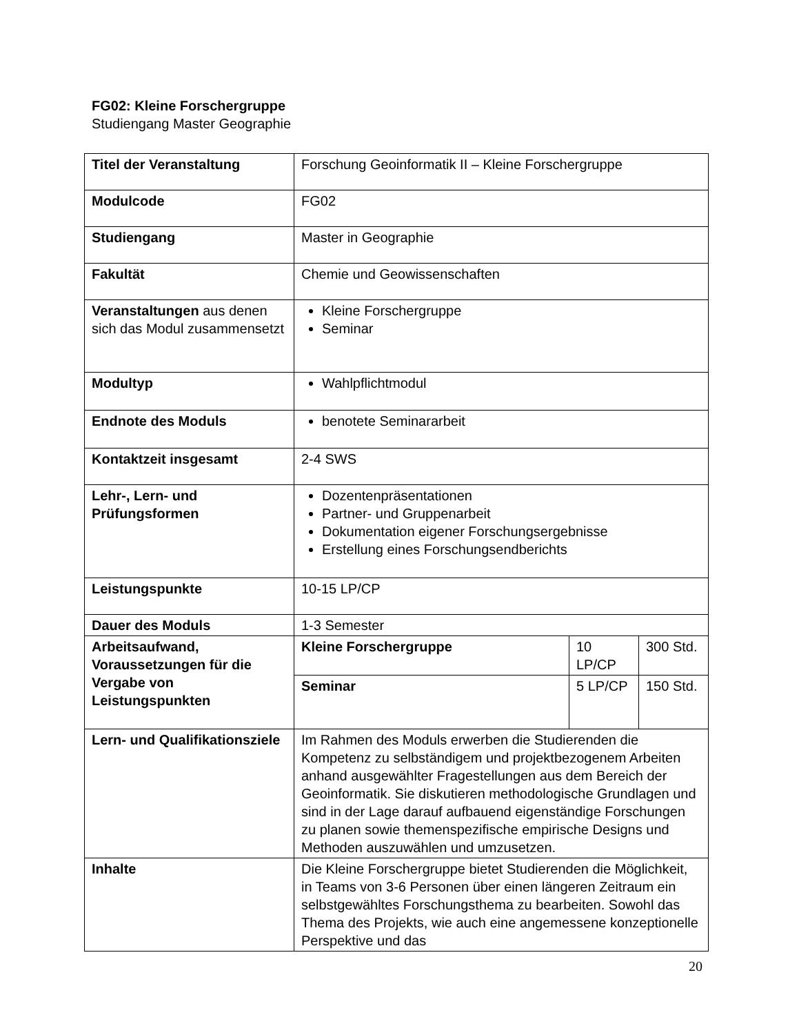FG02: Kleine Forschergruppe
Studiengang Master Geographie
| Titel der Veranstaltung | Forschung Geoinformatik II – Kleine Forschergruppe | | |
| Modulcode | FG02 | | |
| Studiengang | Master in Geographie | | |
| Fakultät | Chemie und Geowissenschaften | | |
| Veranstaltungen aus denen sich das Modul zusammensetzt | Kleine Forschergruppe Seminar | | |
| Modultyp | Wahlpflichtmodul | | |
| Endnote des Moduls | benotete Seminararbeit | | |
| Kontaktzeit insgesamt | 2-4 SWS | | |
| Lehr-, Lern- und Prüfungsformen | Dozentenpräsentationen Partner- und Gruppenarbeit Dokumentation eigener Forschungsergebnisse Erstellung eines Forschungsendberichts | | |
| Leistungspunkte | 10-15 LP/CP | | |
| Dauer des Moduls | 1-3 Semester | | |
| Arbeitsaufwand, Voraussetzungen für die Vergabe von Leistungspunkten | Kleine Forschergruppe | 10 LP/CP | 300 Std. |
| | Seminar | 5 LP/CP | 150 Std. |
| Lern- und Qualifikationsziele | Im Rahmen des Moduls erwerben die Studierenden die Kompetenz zu selbständigem und projektbezogenem Arbeiten anhand ausgewählter Fragestellungen aus dem Bereich der Geoinformatik. Sie diskutieren methodologische Grundlagen und sind in der Lage darauf aufbauend eigenständige Forschungen zu planen sowie themenspezifische empirische Designs und Methoden auszuwählen und umzusetzen. | | |
| Inhalte | Die Kleine Forschergruppe bietet Studierenden die Möglichkeit, in Teams von 3-6 Personen über einen längeren Zeitraum ein selbstgewähltes Forschungsthema zu bearbeiten. Sowohl das Thema des Projekts, wie auch eine angemessene konzeptionelle Perspektive und das | | |
20